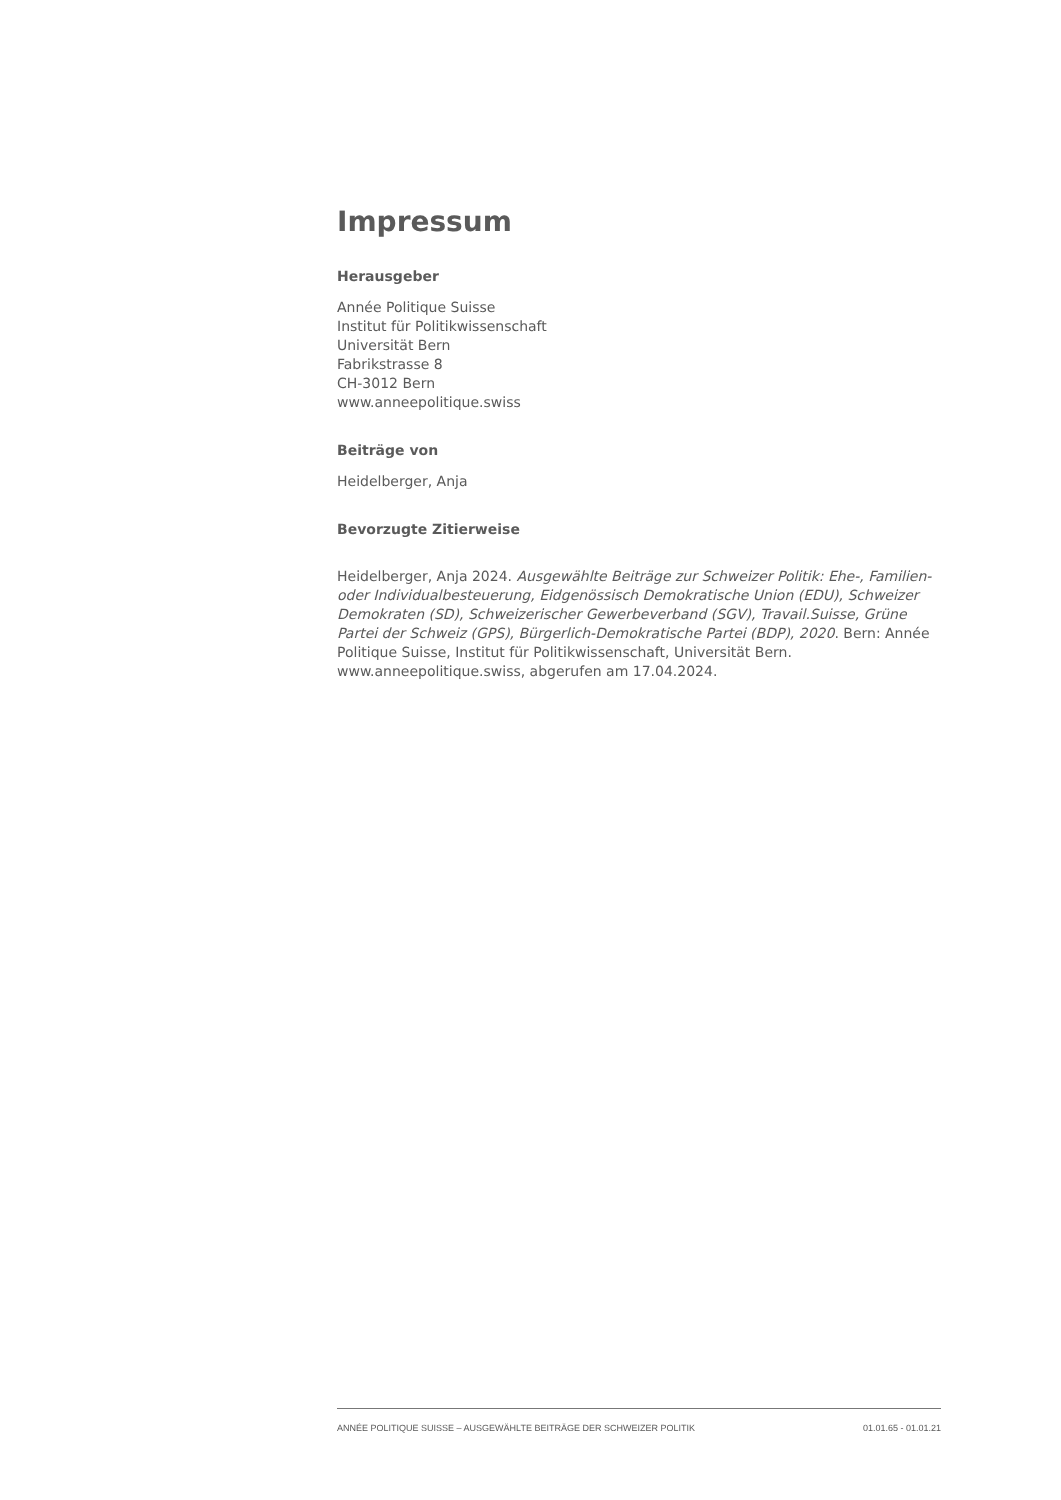Impressum
Herausgeber
Année Politique Suisse
Institut für Politikwissenschaft
Universität Bern
Fabrikstrasse 8
CH-3012 Bern
www.anneepolitique.swiss
Beiträge von
Heidelberger, Anja
Bevorzugte Zitierweise
Heidelberger, Anja 2024. Ausgewählte Beiträge zur Schweizer Politik: Ehe-, Familien- oder Individualbesteuerung, Eidgenössisch Demokratische Union (EDU), Schweizer Demokraten (SD), Schweizerischer Gewerbeverband (SGV), Travail.Suisse, Grüne Partei der Schweiz (GPS), Bürgerlich-Demokratische Partei (BDP), 2020. Bern: Année Politique Suisse, Institut für Politikwissenschaft, Universität Bern. www.anneepolitique.swiss, abgerufen am 17.04.2024.
ANNÉE POLITIQUE SUISSE – AUSGEWÄHLTE BEITRÄGE DER SCHWEIZER POLITIK 01.01.65 - 01.01.21